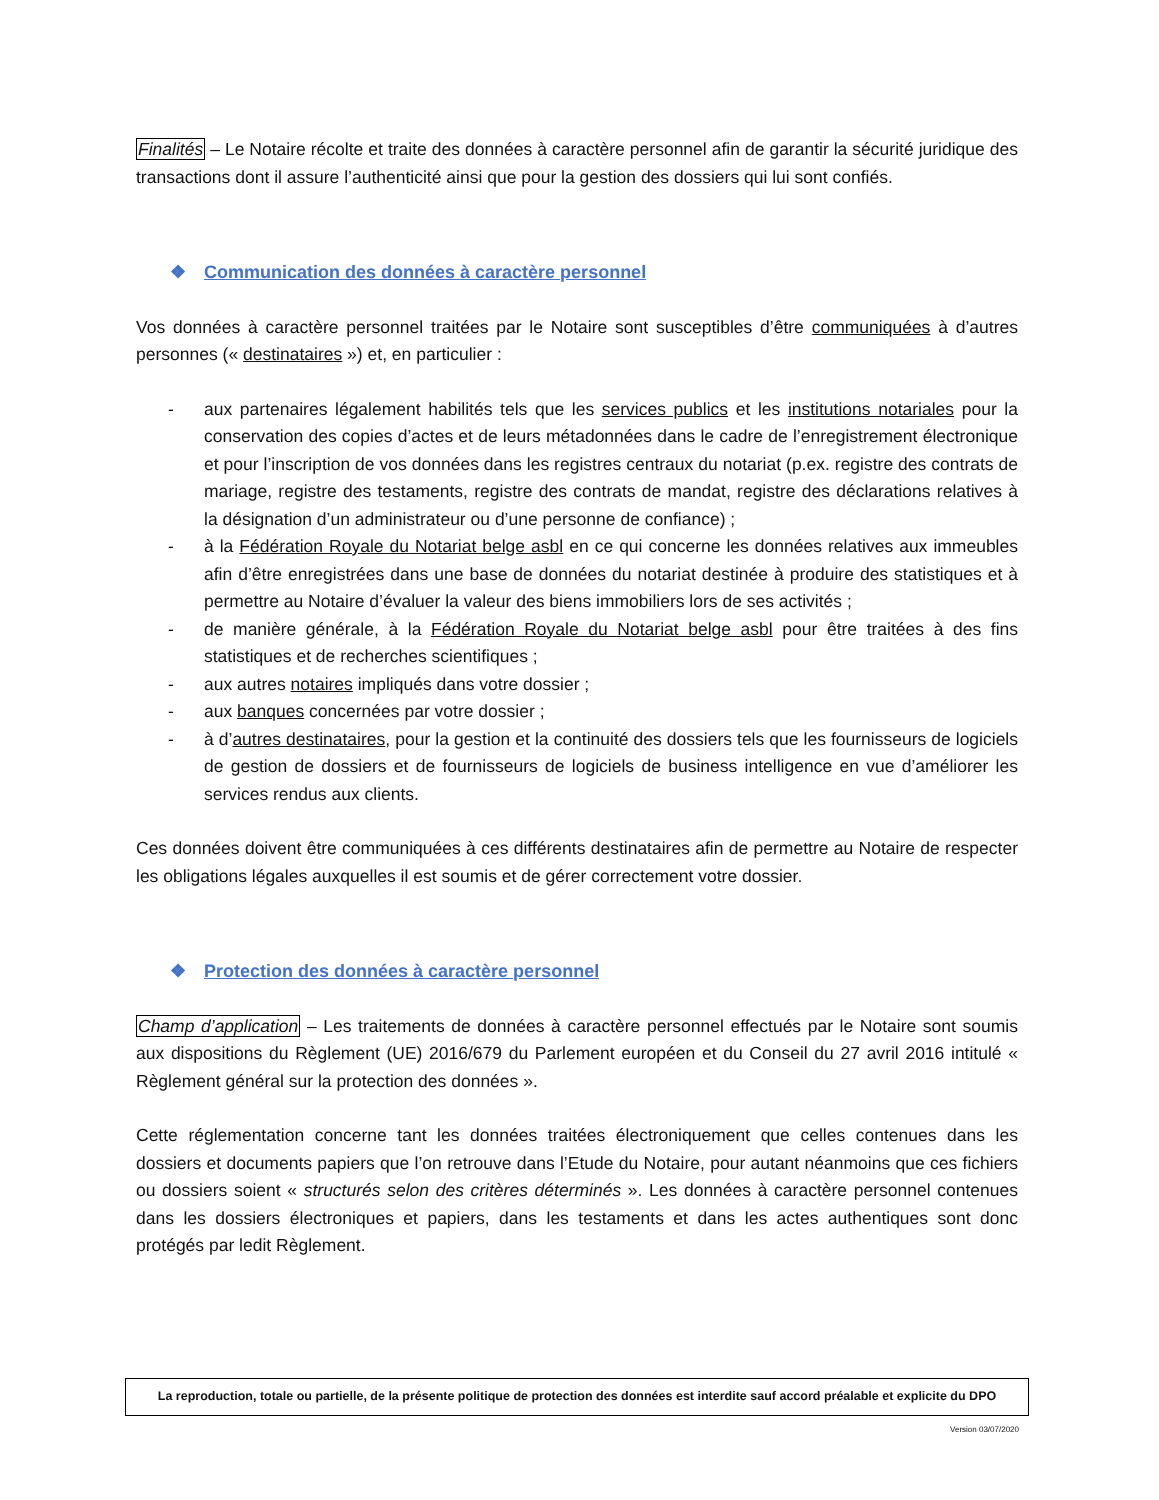Finalités – Le Notaire récolte et traite des données à caractère personnel afin de garantir la sécurité juridique des transactions dont il assure l’authenticité ainsi que pour la gestion des dossiers qui lui sont confiés.
❖ Communication des données à caractère personnel
Vos données à caractère personnel traitées par le Notaire sont susceptibles d’être communiquées à d’autres personnes (« destinataires ») et, en particulier :
- aux partenaires légalement habilités tels que les services publics et les institutions notariales pour la conservation des copies d’actes et de leurs métadonnées dans le cadre de l’enregistrement électronique et pour l’inscription de vos données dans les registres centraux du notariat (p.ex. registre des contrats de mariage, registre des testaments, registre des contrats de mandat, registre des déclarations relatives à la désignation d’un administrateur ou d’une personne de confiance) ;
- à la Fédération Royale du Notariat belge asbl en ce qui concerne les données relatives aux immeubles afin d’être enregistrées dans une base de données du notariat destinée à produire des statistiques et à permettre au Notaire d’évaluer la valeur des biens immobiliers lors de ses activités ;
- de manière générale, à la Fédération Royale du Notariat belge asbl pour être traitées à des fins statistiques et de recherches scientifiques ;
- aux autres notaires impliqués dans votre dossier ;
- aux banques concernées par votre dossier ;
- à d’autres destinataires, pour la gestion et la continuité des dossiers tels que les fournisseurs de logiciels de gestion de dossiers et de fournisseurs de logiciels de business intelligence en vue d’améliorer les services rendus aux clients.
Ces données doivent être communiquées à ces différents destinataires afin de permettre au Notaire de respecter les obligations légales auxquelles il est soumis et de gérer correctement votre dossier.
❖ Protection des données à caractère personnel
Champ d’application – Les traitements de données à caractère personnel effectués par le Notaire sont soumis aux dispositions du Règlement (UE) 2016/679 du Parlement européen et du Conseil du 27 avril 2016 intitulé « Règlement général sur la protection des données ».
Cette réglementation concerne tant les données traitées électroniquement que celles contenues dans les dossiers et documents papiers que l’on retrouve dans l’Etude du Notaire, pour autant néanmoins que ces fichiers ou dossiers soient « structurés selon des critères déterminés ». Les données à caractère personnel contenues dans les dossiers électroniques et papiers, dans les testaments et dans les actes authentiques sont donc protégés par ledit Règlement.
La reproduction, totale ou partielle, de la présente politique de protection des données est interdite sauf accord préalable et explicite du DPO
Version 03/07/2020